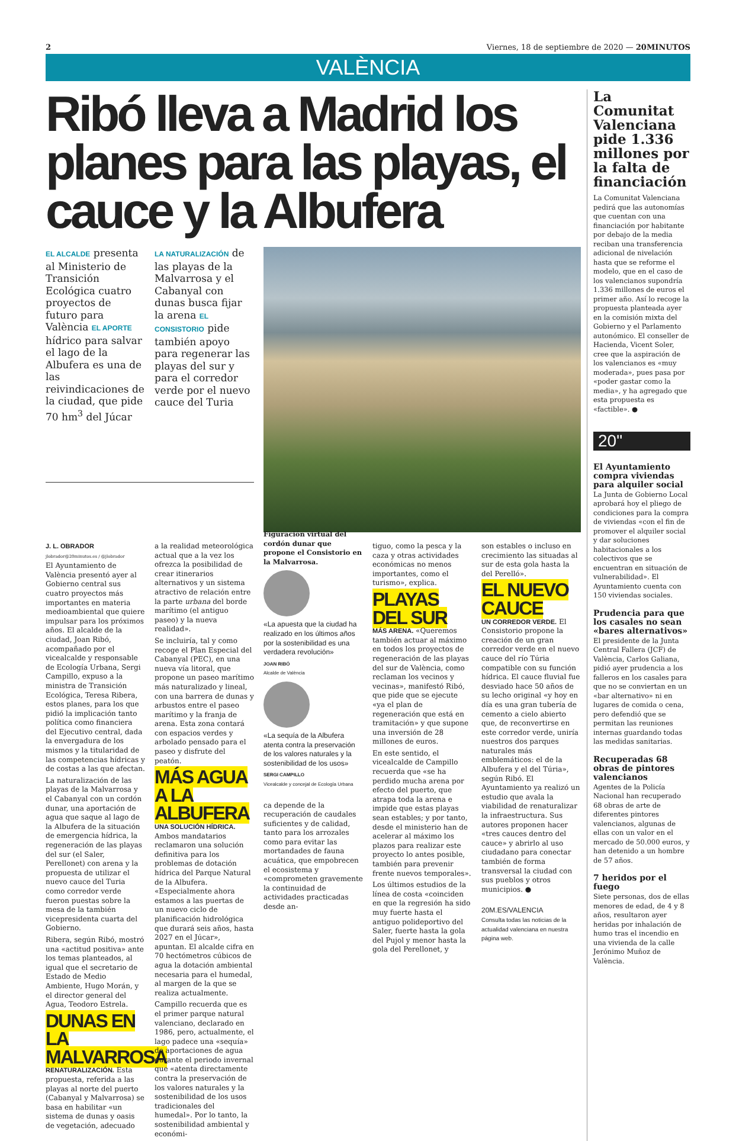2 Viernes, 18 de septiembre de 2020 — 20MINUTOS
VALÈNCIA
Ribó lleva a Madrid los planes para las playas, el cauce y la Albufera
EL ALCALDE presenta al Ministerio de Transición Ecológica cuatro proyectos de futuro para València EL APORTE hídrico para salvar el lago de la Albufera es una de las reivindicaciones de la ciudad, que pide 70 hm<sup>3</sup> del Júcar
LA NATURALIZACIÓN de las playas de la Malvarrosa y el Cabanyal con dunas busca fijar la arena EL CONSISTORIO pide también apoyo para regenerar las playas del sur y para el corredor verde por el nuevo cauce del Turia
J. L. OBRADOR
jlobrador@20minutos.es / @jlobrador
El Ayuntamiento de València presentó ayer al Gobierno central sus cuatro proyectos más importantes en materia medioambiental que quiere impulsar para los próximos años. El alcalde de la ciudad, Joan Ribó, acompañado por el vicealcalde y responsable de Ecología Urbana, Sergi Campillo, expuso a la ministra de Transición Ecológica, Teresa Ribera, estos planes, para los que pidió la implicación tanto política como financiera del Ejecutivo central, dada la envergadura de los mismos y la titularidad de las competencias hídricas y de costas a las que afectan.
La naturalización de las playas de la Malvarrosa y el Cabanyal con un cordón dunar, una aportación de agua que saque al lago de la Albufera de la situación de emergencia hídrica, la regeneración de las playas del sur (el Saler, Perellonet) con arena y la propuesta de utilizar el nuevo cauce del Turia como corredor verde fueron puestas sobre la mesa de la también vicepresidenta cuarta del Gobierno.
Ribera, según Ribó, mostró una «actitud positiva» ante los temas planteados, al igual que el secretario de Estado de Medio Ambiente, Hugo Morán, y el director general del Agua, Teodoro Estrela.
DUNAS EN LA MALVARROSA
RENATURALIZACIÓN. Esta propuesta, referida a las playas al norte del puerto (Cabanyal y Malvarrosa) se basa en habilitar «un sistema de dunas y oasis de vegetación, adecuado
a la realidad meteorológica actual que a la vez los ofrezca la posibilidad de crear itinerarios alternativos y un sistema atractivo de relación entre la parte urbana del borde marítimo (el antiguo paseo) y la nueva realidad».
Se incluiría, tal y como recoge el Plan Especial del Cabanyal (PEC), en una nueva vía litoral, que propone un paseo marítimo más naturalizado y lineal, con una barrera de dunas y arbustos entre el paseo marítimo y la franja de arena. Esta zona contará con espacios verdes y arbolado pensado para el paseo y disfrute del peatón.
MÁS AGUA A LA ALBUFERA
UNA SOLUCIÓN HÍDRICA. Ambos mandatarios reclamaron una solución definitiva para los problemas de dotación hídrica del Parque Natural de la Albufera. «Especialmente ahora estamos a las puertas de un nuevo ciclo de planificación hidrológica que durará seis años, hasta 2027 en el Júcar», apuntan. El alcalde cifra en 70 hectómetros cúbicos de agua la dotación ambiental necesaria para el humedal, al margen de la que se realiza actualmente.
Campillo recuerda que es el primer parque natural valenciano, declarado en 1986, pero, actualmente, el lago padece una «sequía» de aportaciones de agua durante el periodo invernal que «atenta directamente contra la preservación de los valores naturales y la sostenibilidad de los usos tradicionales del humedal». Por lo tanto, la sostenibilidad ambiental y económi-
Figuración virtual del cordón dunar que propone el Consistorio en la Malvarrosa.
«La apuesta que la ciudad ha realizado en los últimos años por la sostenibilidad es una verdadera revolución»
JOAN RIBÓ
Alcalde de València
«La sequía de la Albufera atenta contra la preservación de los valores naturales y la sostenibilidad de los usos»
SERGI CAMPILLO
Vicealcalde y concejal de Ecología Urbana
ca depende de la recuperación de caudales suficientes y de calidad, tanto para los arrozales como para evitar las mortandades de fauna acuática, que empobrecen el ecosistema y «comprometen gravemente la continuidad de actividades practicadas desde an-
tiguo, como la pesca y la caza y otras actividades económicas no menos importantes, como el turismo», explica.
PLAYAS DEL SUR
MÁS ARENA. «Queremos también actuar al máximo en todos los proyectos de regeneración de las playas del sur de València, como reclaman los vecinos y vecinas», manifestó Ribó, que pide que se ejecute «ya el plan de regeneración que está en tramitación» y que supone una inversión de 28 millones de euros.
En este sentido, el vicealcalde de Campillo recuerda que «se ha perdido mucha arena por efecto del puerto, que atrapa toda la arena e impide que estas playas sean estables; y por tanto, desde el ministerio han de acelerar al máximo los plazos para realizar este proyecto lo antes posible, también para prevenir frente nuevos temporales».
Los últimos estudios de la línea de costa «coinciden en que la regresión ha sido muy fuerte hasta el antiguo polideportivo del Saler, fuerte hasta la gola del Pujol y menor hasta la gola del Perellonet, y
son estables o incluso en crecimiento las situadas al sur de esta gola hasta la del Perelló».
EL NUEVO CAUCE
UN CORREDOR VERDE. El Consistorio propone la creación de un gran corredor verde en el nuevo cauce del río Túria compatible con su función hídrica. El cauce fluvial fue desviado hace 50 años de su lecho original «y hoy en día es una gran tubería de cemento a cielo abierto que, de reconvertirse en este corredor verde, uniría nuestros dos parques naturales más emblemáticos: el de la Albufera y el del Túria», según Ribó. El Ayuntamiento ya realizó un estudio que avala la viabilidad de renaturalizar la infraestructura. Sus autores proponen hacer «tres cauces dentro del cauce» y abrirlo al uso ciudadano para conectar también de forma transversal la ciudad con sus pueblos y otros municipios. ●
20M.ES/VALENCIA
Consulta todas las noticias de la actualidad valenciana en nuestra página web.
La Comunitat Valenciana pide 1.336 millones por la falta de financiación
La Comunitat Valenciana pedirá que las autonomías que cuentan con una financiación por habitante por debajo de la media reciban una transferencia adicional de nivelación hasta que se reforme el modelo, que en el caso de los valencianos supondría 1.336 millones de euros el primer año. Así lo recoge la propuesta planteada ayer en la comisión mixta del Gobierno y el Parlamento autonómico. El conseller de Hacienda, Vicent Soler, cree que la aspiración de los valencianos es «muy moderada», pues pasa por «poder gastar como la media», y ha agregado que esta propuesta es «factible». ●
20"
El Ayuntamiento compra viviendas para alquiler social
La Junta de Gobierno Local aprobará hoy el pliego de condiciones para la compra de viviendas «con el fin de promover el alquiler social y dar soluciones habitacionales a los colectivos que se encuentran en situación de vulnerabilidad». El Ayuntamiento cuenta con 150 viviendas sociales.
Prudencia para que los casales no sean «bares alternativos»
El presidente de la Junta Central Fallera (JCF) de València, Carlos Galiana, pidió ayer prudencia a los falleros en los casales para que no se conviertan en un «bar alternativo» ni en lugares de comida o cena, pero defendió que se permitan las reuniones internas guardando todas las medidas sanitarias.
Recuperadas 68 obras de pintores valencianos
Agentes de la Policía Nacional han recuperado 68 obras de arte de diferentes pintores valencianos, algunas de ellas con un valor en el mercado de 50.000 euros, y han detenido a un hombre de 57 años.
7 heridos por el fuego
Siete personas, dos de ellas menores de edad, de 4 y 8 años, resultaron ayer heridas por inhalación de humo tras el incendio en una vivienda de la calle Jerónimo Muñoz de València.